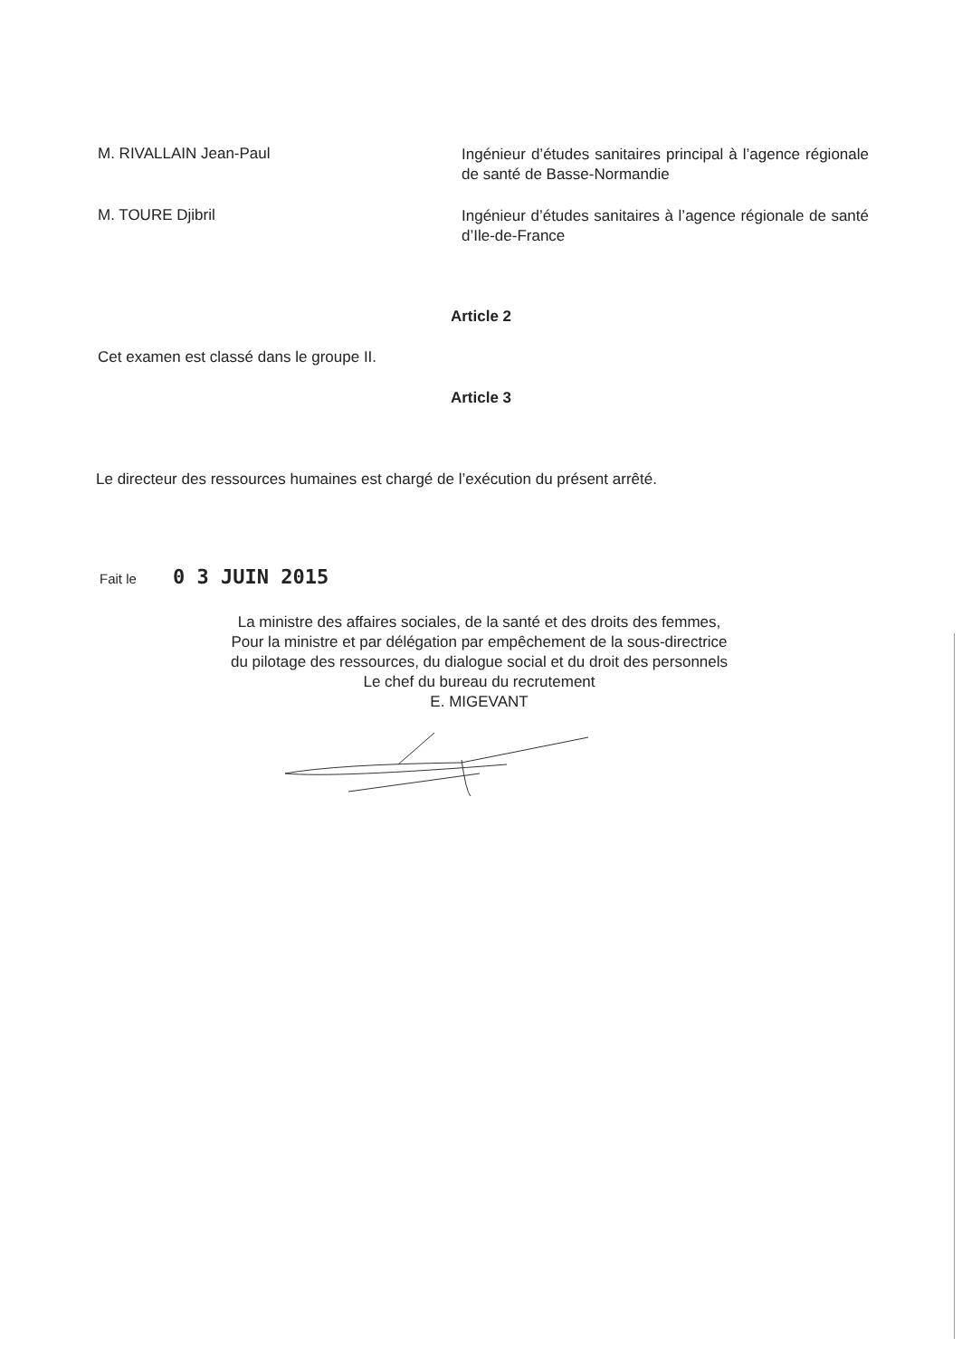M. RIVALLAIN Jean-Paul
Ingénieur d’études sanitaires principal à l’agence régionale de santé de Basse-Normandie
M. TOURE Djibril
Ingénieur d’études sanitaires à l’agence régionale de santé d’Ile-de-France
Article 2
Cet examen est classé dans le groupe II.
Article 3
Le directeur des ressources humaines est chargé de l’exécution du présent arrêté.
Fait le 0 3 JUIN 2015
La ministre des affaires sociales, de la santé et des droits des femmes,
Pour la ministre et par délégation par empêchement de la sous-directrice
du pilotage des ressources, du dialogue social et du droit des personnels
Le chef du bureau du recrutement
E. MIGEVANT